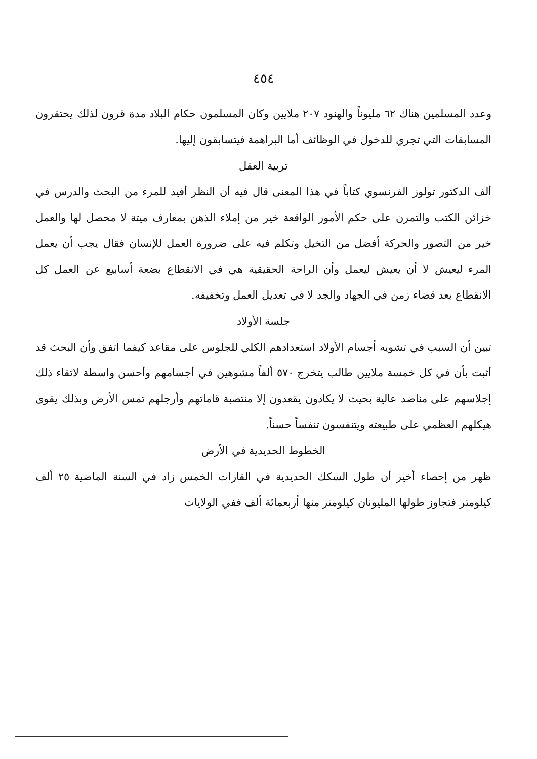٤٥٤
وعدد المسلمين هناك ٦٢ مليوناً والهنود ٢٠٧ ملايين وكان المسلمون حكام البلاد مدة قرون لذلك يحتقرون المسابقات التي تجري للدخول في الوظائف أما البراهمة فيتسابقون إليها.
تربية العقل
ألف الدكتور تولوز الفرنسوي كتاباً في هذا المعنى قال فيه أن النظر أفيد للمرء من البحث والدرس في خزائن الكتب والتمرن على حكم الأمور الواقعة خير من إملاء الذهن بمعارف ميتة لا محصل لها والعمل خير من التصور والحركة أفضل من التخيل وتكلم فيه على ضرورة العمل للإنسان فقال يجب أن يعمل المرء ليعيش لا أن يعيش ليعمل وأن الراحة الحقيقية هي في الانقطاع بضعة أسابيع عن العمل كل الانقطاع بعد قضاء زمن في الجهاد والجد لا في تعديل العمل وتخفيفه.
جلسة الأولاد
تبين أن السبب في تشويه أجسام الأولاد استعدادهم الكلي للجلوس على مقاعد كيفما اتفق وأن البحث قد أثبت بأن في كل خمسة ملايين طالب يتخرج ٥٧٠ ألفاً مشوهين في أجسامهم وأحسن واسطة لاتقاء ذلك إجلاسهم على مناضد عالية بحيث لا يكادون يقعدون إلا منتصبة قاماتهم وأرجلهم تمس الأرض وبذلك يقوى هيكلهم العظمي على طبيعته ويتنفسون تنفساً حسناً.
الخطوط الحديدية في الأرض
ظهر من إحصاء أخير أن طول السكك الحديدية في القارات الخمس زاد في السنة الماضية ٢٥ ألف كيلومتر فتجاوز طولها المليونان كيلومتر منها أربعمائة ألف ففي الولايات